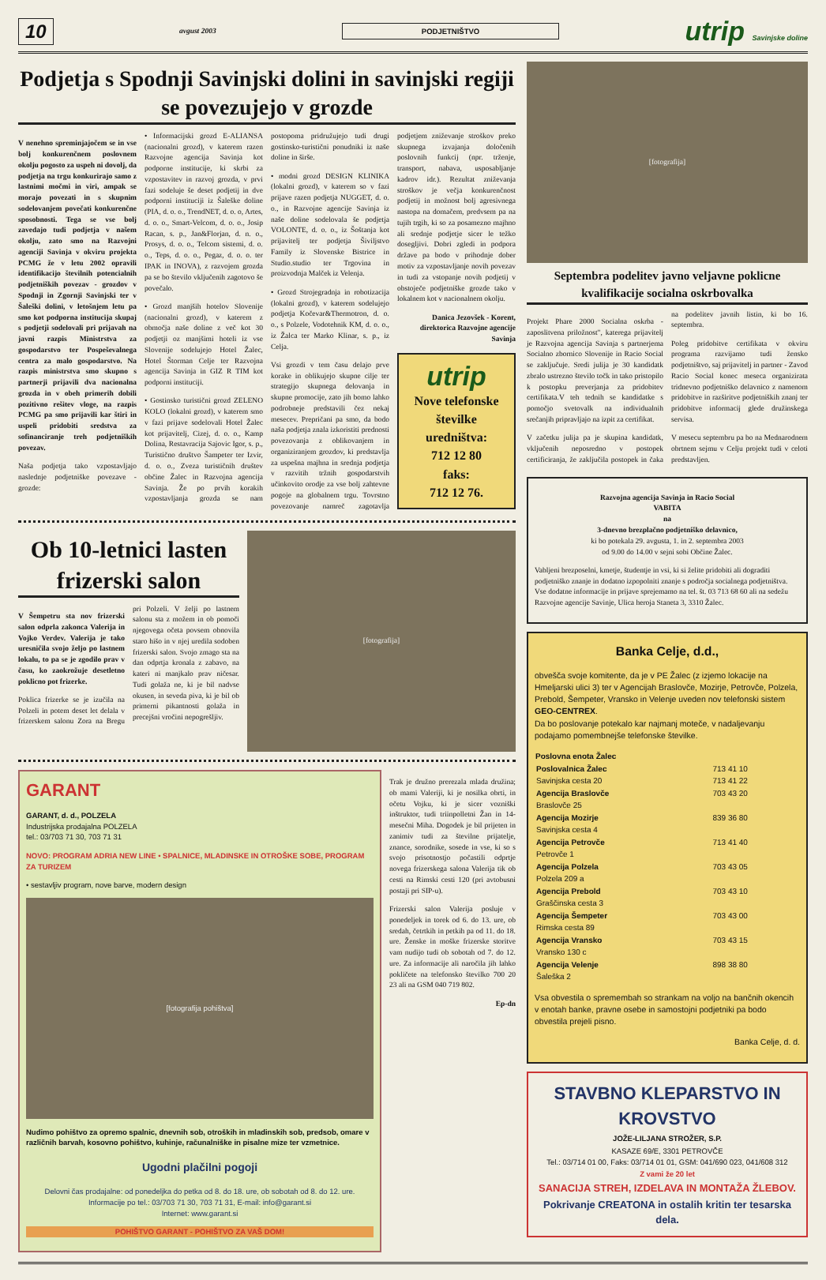10 avgust 2003 PODJETNIŠTVO utrip Savinjske doline
Podjetja s Spodnji Savinjski dolini in savinjski regiji se povezujejo v grozde
V nenehno spreminjajočem se in vse bolj konkurenčnem poslovnem okolju pogosto za uspeh ni dovolj, da podjetja na trgu konkurirajo samo z lastnimi močmi in viri, ampak se morajo povezati in s skupnim sodelovanjem povečati konkurenčne sposobnosti. Tega se vse bolj zavedajo tudi podjetja v našem okolju, zato smo na Razvojni agenciji Savinja v okviru projekta PCMG že v letu 2002 opravili identifikacijo številnih potencialnih podjetniških povezav - grozdov v Spodnji in Zgornji Savinjski ter v Šaleški dolini, v letošnjem letu pa smo kot podporna institucija skupaj s podjetji sodelovali pri prijavah na javni razpis Ministrstva za gospodarstvo ter Pospeševalnega centra za malo gospodarstvo. Na razpis ministrstva smo skupno s partnerji prijavili dva nacionalna grozda in v obeh primerih dobili pozitivno rešitev vloge, na razpis PCMG pa smo prijavili kar štiri in uspeli pridobiti sredstva za sofinanciranje treh podjetniških povezav.
Naša podjetja tako vzpostavljajo naslednje podjetniške povezave - grozde:
• Informacijski grozd E-ALIANSA (nacionalni grozd), v katerem razen Razvojne agencija Savinja kot podporne institucije, ki skrbi za vzpostavitev in razvoj grozda, v prvi fazi sodeluje še deset podjetij in dve podporni instituciji iz Šaleške doline (PIA, d. o. o., TrendNET, d. o. o, Artes, d. o. o., Smart-Velcom, d. o. o., Josip Racan, s. p., Jan&Florjan, d. n. o., Prosys, d. o. o., Telcom sistemi, d. o. o., Teps, d. o. o., Pegaz, d. o. o. ter IPAK in INOVA), z razvojem grozda pa se bo število vključenih zagotovo še povečalo.
• Grozd manjših hotelov Slovenije (nacionalni grozd), v katerem z območja naše doline z več kot 30 podjetji oz manjšimi hoteli iz vse Slovenije sodelujejo Hotel Žalec, Hotel Štorman Celje ter Razvojna agencija Savinja in GIZ R TIM kot podporni instituciji.
• Gostinsko turistični grozd ZELENO KOLO (lokalni grozd), v katerem smo v fazi prijave sodelovali Hotel Žalec kot prijavitelj, Cizej, d. o. o., Kamp Dolina, Restavracija Sajovic Igor, s. p., Turistično društvo Šampeter ter Izvir, d. o. o., Zveza turističnih društev občine Žalec in Razvojna agencija Savinja. Že po prvih korakih vzpostavljanja grozda se nam postopoma pridružujejo tudi drugi gostinsko-turistični ponudniki iz naše doline in širše.
• modni grozd DESIGN KLINIKA (lokalni grozd), v katerem so v fazi prijave razen podjetja NUGGET, d. o. o., in Razvojne agencije Savinja iz naše doline sodelovala še podjetja VOLONTE, d. o. o., iz Šoštanja kot prijavitelj ter podjetja Šiviljstvo Family iz Slovenske Bistrice in Studio.studio ter Trgovina in proizvodnja Malček iz Velenja.
• Grozd Strojegradnja in robotizacija (lokalni grozd), v katerem sodelujejo podjetja Kočevar&Thermotron, d. o. o., s Polzele, Vodotehnik KM, d. o. o., iz Žalca ter Marko Klinar, s. p., iz Celja.
Vsi grozdi v tem času delajo prve korake in oblikujejo skupne cilje ter strategijo skupnega delovanja in skupne promocije, zato jih bomo lahko podrobneje predstavili čez nekaj mesecev. Prepričani pa smo, da bodo naša podjetja znala izkoristiti prednosti povezovanja z oblikovanjem in organiziranjem grozdov, ki predstavlja za uspešna majhna in srednja podjetja v razvitih tržnih gospodarstvih učinkovito orodje za vse bolj zahtevne pogoje na globalnem trgu. Tovrstno povezovanje namreč zagotavlja podjetjem zniževanje stroškov preko skupnega izvajanja določenih poslovnih funkcij (npr. trženje, transport, nabava, usposabljanje kadrov idr.). Rezultat zniževanja stroškov je večja konkurenčnost podjetij in možnost bolj agresivnega nastopa na domačem, predvsem pa na tujih trgih, ki so za posamezno majhno ali srednje podjetje sicer le težko dosegljivi. Dobri zgledi in podpora države pa bodo v prihodnje dober motiv za vzpostavljanje novih povezav in tudi za vstopanje novih podjetij v obstoječe podjetniške grozde tako v lokalnem kot v nacionalnem okolju.
Danica Jezovšek - Korent, direktorica Razvojne agencije Savinja
utrip
Nove telefonske številke uredništva:
712 12 80
faks:
712 12 76.
Ob 10-letnici lasten frizerski salon
V Šempetru sta nov frizerski salon odprla zakonca Valerija in Vojko Verdev. Valerija je tako uresničila svojo željo po lastnem lokalu, to pa se je zgodilo prav v času, ko zaokrožuje desetletno poklicno pot frizerke.
Poklica frizerke se je izučila na Polzeli in potem deset let delala v frizerskem salonu Zora na Bregu pri Polzeli. V želji po lastnem salonu sta z možem in ob pomoči njegovega očeta povsem obnovila staro hišo in v njej uredila sodoben frizerski salon. Svojo zmago sta na dan odprtja kronala z zabavo, na kateri ni manjkalo prav ničesar. Tudi golaža ne, ki je bil nadvse okusen, in seveda piva, ki je bil ob primerni pikantnosti golaža in precejšni vročini nepogrešljiv.
[fotografija]
GARANT
GARANT, d. d., POLZELA
Industrijska prodajalna POLZELA
tel.: 03/703 71 30, 703 71 31
NOVO: PROGRAM ADRIA NEW LINE • SPALNICE, MLADINSKE IN OTROŠKE SOBE, PROGRAM ZA TURIZEM
• sestavljiv program, nove barve, modern design
[fotografija pohištva]
Nudimo pohištvo za opremo spalnic, dnevnih sob, otroških in mladinskih sob, predsob, omare v različnih barvah, kosovno pohištvo, kuhinje, računalniške in pisalne mize ter vzmetnice.
Ugodni plačilni pogoji
Delovni čas prodajalne: od ponedeljka do petka od 8. do 18. ure, ob sobotah od 8. do 12. ure.
Informacije po tel.: 03/703 71 30, 703 71 31, E-mail: info@garant.si
Internet: www.garant.si
POHIŠTVO GARANT - POHIŠTVO ZA VAŠ DOM!
Trak je družno prerezala mlada družina; ob mami Valeriji, ki je nosilka obrti, in očetu Vojku, ki je sicer vozniški inštruktor, tudi triinpolletni Žan in 14-mesečni Miha. Dogodek je bil prijeten in zanimiv tudi za številne prijatelje, znance, sorodnike, sosede in vse, ki so s svojo prisotnostjo počastili odprtje novega frizerskega salona Valerija tik ob cesti na Rimski cesti 120 (pri avtobusni postaji pri SIP-u).
Frizerski salon Valerija posluje v ponedeljek in torek od 6. do 13. ure, ob sredah, četrtkih in petkih pa od 11. do 18. ure. Ženske in moške frizerske storitve vam nudijo tudi ob sobotah od 7. do 12. ure. Za informacije ali naročila jih lahko pokličete na telefonsko številko 700 20 23 ali na GSM 040 719 802.
Ep-dn
[fotografija]
Septembra podelitev javno veljavne poklicne kvalifikacije socialna oskrbovalka
Projekt Phare 2000 Socialna oskrba - zaposlitvena priložnost", katerega prijavitelj je Razvojna agencija Savinja s partnerjema Socialno zbornico Slovenije in Racio Social se zaključuje. Sredi julija je 30 kandidatk zbralo ustrezno število točk in tako pristopilo k postopku preverjanja za pridobitev certifikata.V teh tednih se kandidatke s pomočjo svetovalk na individualnih srečanjih pripravljajo na izpit za certifikat.
V začetku julija pa je skupina kandidatk, vključenih neposredno v postopek certificiranja, že zaključila postopek in čaka na podelitev javnih listin, ki bo 16. septembra.
Poleg pridobitve certifikata v okviru programa razvijamo tudi žensko podjetništvo, saj prijavitelj in partner - Zavod Racio Social konec meseca organizirata tridnevno podjetniško delavnico z namenom pridobitve in razširitve podjetniških znanj ter pridobitve informacij glede družinskega servisa.
V mesecu septembru pa bo na Mednarodnem obrtnem sejmu v Celju projekt tudi v celoti predstavljen.
Razvojna agencija Savinja in Racio Social
VABITA
na
3-dnevno brezplačno podjetniško delavnico,
ki bo potekala 29. avgusta, 1. in 2. septembra 2003
od 9.00 do 14.00 v sejni sobi Občine Žalec.
Vabljeni brezposelni, kmetje, študentje in vsi, ki si želite pridobiti ali dograditi podjetniško znanje in dodatno izpopolniti znanje s področja socialnega podjetništva.
Vse dodatne informacije in prijave sprejemamo na tel. št. 03 713 68 60 ali na sedežu Razvojne agencije Savinje, Ulica heroja Staneta 3, 3310 Žalec.
Banka Celje, d.d.,
obvešča svoje komitente, da je v PE Žalec (z izjemo lokacije na Hmeljarski ulici 3) ter v Agencijah Braslovče, Mozirje, Petrovče, Polzela, Prebold, Šempeter, Vransko in Velenje uveden nov telefonski sistem GEO-CENTREX.
Da bo poslovanje potekalo kar najmanj moteče, v nadaljevanju podajamo pomembnejše telefonske številke.
| Poslovna enota Žalec | |
| --- | --- |
| Poslovalnica Žalec Savinjska cesta 20 | 713 41 10 713 41 22 |
| Agencija Braslovče Braslovče 25 | 703 43 20 |
| Agencija Mozirje Savinjska cesta 4 | 839 36 80 |
| Agencija Petrovče Petrovče 1 | 713 41 40 |
| Agencija Polzela Polzela 209 a | 703 43 05 |
| Agencija Prebold Graščinska cesta 3 | 703 43 10 |
| Agencija Šempeter Rimska cesta 89 | 703 43 00 |
| Agencija Vransko Vransko 130 c | 703 43 15 |
| Agencija Velenje Šaleška 2 | 898 38 80 |
Vsa obvestila o spremembah so strankam na voljo na bančnih okencih v enotah banke, pravne osebe in samostojni podjetniki pa bodo obvestila prejeli pisno.
Banka Celje, d. d.
STAVBNO KLEPARSTVO IN KROVSTVO
JOŽE-LILJANA STROŽER, S.P.
KASAZE 69/E, 3301 PETROVČE
Tel.: 03/714 01 00, Faks: 03/714 01 01, GSM: 041/690 023, 041/608 312
Z vami že 20 let
SANACIJA STREH, IZDELAVA IN MONTAŽA ŽLEBOV.
Pokrivanje CREATONA in ostalih kritin ter tesarska dela.